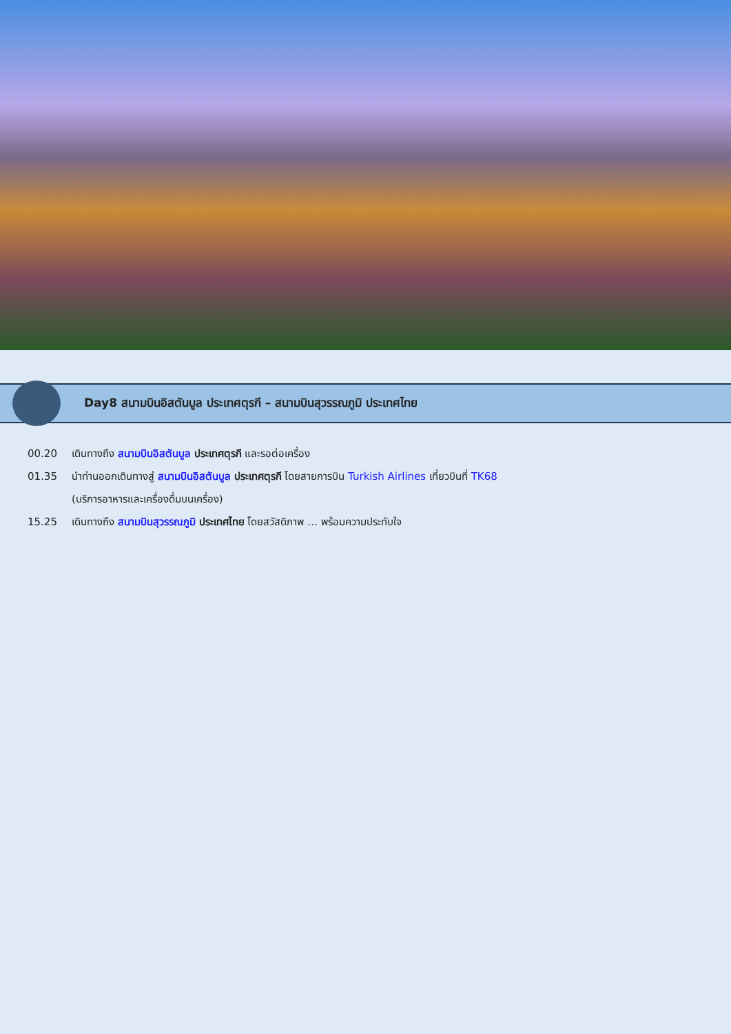Day8 สนามบินอิสตันบูล ประเทศตุรกี – สนามบินสุวรรณภูมิ ประเทศไทย
00.20 เดินทางถึง สนามบินอิสตันบูล ประเทศตุรกี และรอต่อเครื่อง
01.35 นำท่านออกเดินทางสู่ สนามบินอิสตันบูล ประเทศตุรกี โดยสายการบิน Turkish Airlines เที่ยวบินที่ TK68
(บริการอาหารและเครื่องดื่มบนเครื่อง)
15.25 เดินทางถึง สนามบินสุวรรณภูมิ ประเทศไทย โดยสวัสดิภาพ … พร้อมความประทับใจ